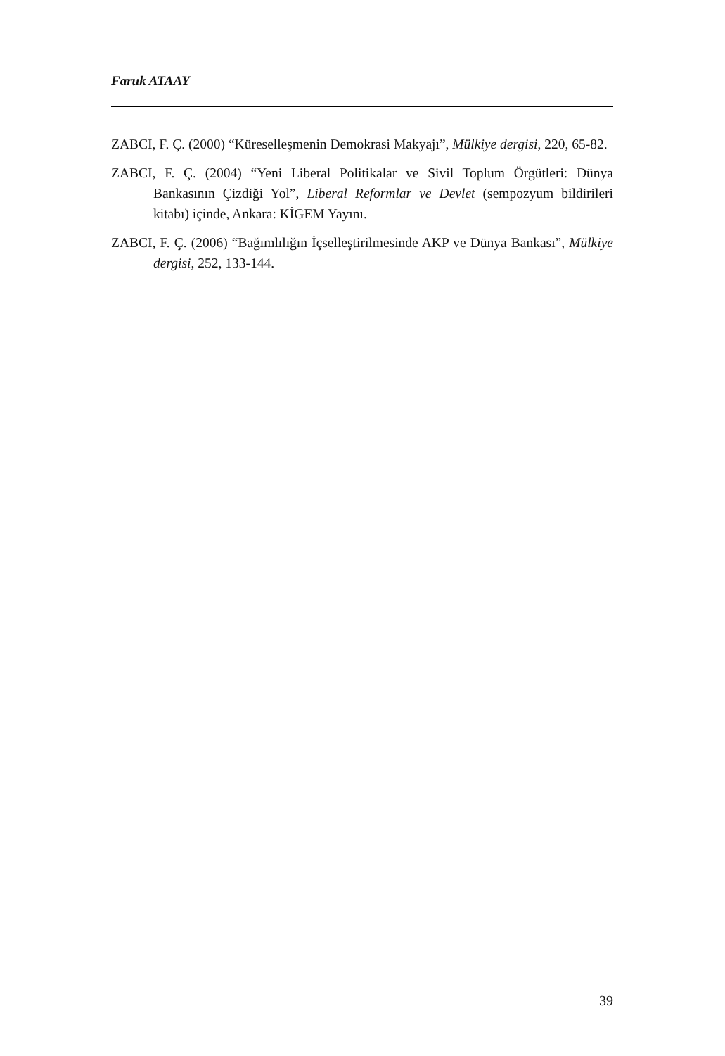Faruk ATAAY
ZABCI, F. Ç. (2000) “Küreselleşmenin Demokrasi Makyajı”, Mülkiye dergisi, 220, 65-82.
ZABCI, F. Ç. (2004) “Yeni Liberal Politikalar ve Sivil Toplum Örgütleri: Dünya Bankasının Çizdiği Yol”, Liberal Reformlar ve Devlet (sempozyum bildirileri kitabı) içinde, Ankara: KİGEM Yayını.
ZABCI, F. Ç. (2006) “Bağımlılığın İçselleştirilmesinde AKP ve Dünya Bankası”, Mülkiye dergisi, 252, 133-144.
39